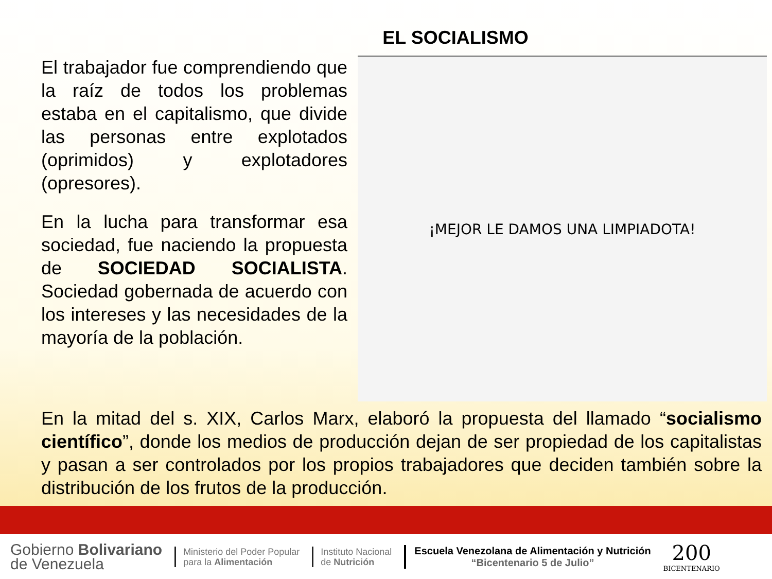EL SOCIALISMO
El trabajador fue comprendiendo que la raíz de todos los problemas estaba en el capitalismo, que divide las personas entre explotados (oprimidos) y explotadores (opresores).
En la lucha para transformar esa sociedad, fue naciendo la propuesta de SOCIEDAD SOCIALISTA. Sociedad gobernada de acuerdo con los intereses y las necesidades de la mayoría de la población.
¡MEJOR LE DAMOS UNA LIMPIADOTA!
En la mitad del s. XIX, Carlos Marx, elaboró la propuesta del llamado “socialismo científico”, donde los medios de producción dejan de ser propiedad de los capitalistas y pasan a ser controlados por los propios trabajadores que deciden también sobre la distribución de los frutos de la producción.
Gobierno Bolivariano
de Venezuela
Ministerio del Poder Popular
para la Alimentación
Instituto Nacional
de Nutrición
Escuela Venezolana de Alimentación y Nutrición
“Bicentenario 5 de Julio”
200
BICENTENARIO